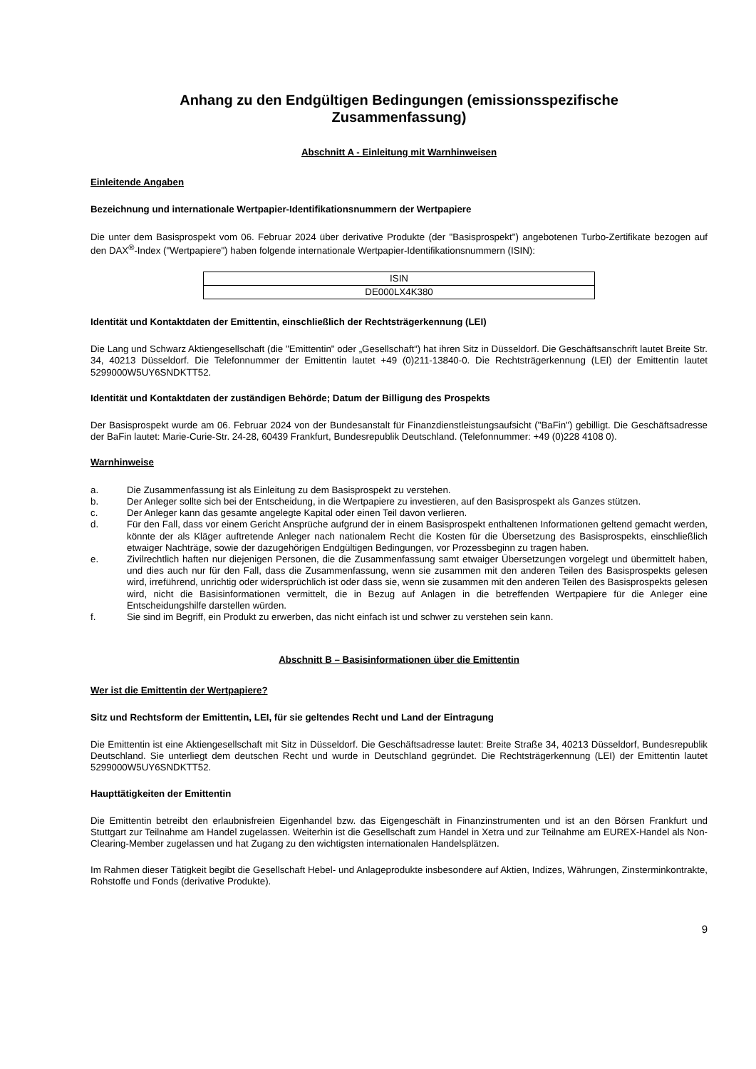Anhang zu den Endgültigen Bedingungen (emissionsspezifische
Zusammenfassung)
Abschnitt A - Einleitung mit Warnhinweisen
Einleitende Angaben
Bezeichnung und internationale Wertpapier-Identifikationsnummern der Wertpapiere
Die unter dem Basisprospekt vom 06. Februar 2024 über derivative Produkte (der "Basisprospekt") angebotenen Turbo-Zertifikate bezogen auf den DAX<sup>®</sup>-Index ("Wertpapiere") haben folgende internationale Wertpapier-Identifikationsnummern (ISIN):
| ISIN |
| --- |
| DE000LX4K380 |
Identität und Kontaktdaten der Emittentin, einschließlich der Rechtsträgerkennung (LEI)
Die Lang und Schwarz Aktiengesellschaft (die "Emittentin" oder „Gesellschaft“) hat ihren Sitz in Düsseldorf. Die Geschäftsanschrift lautet Breite Str. 34, 40213 Düsseldorf. Die Telefonnummer der Emittentin lautet +49 (0)211-13840-0. Die Rechtsträgerkennung (LEI) der Emittentin lautet 5299000W5UY6SNDKTT52.
Identität und Kontaktdaten der zuständigen Behörde; Datum der Billigung des Prospekts
Der Basisprospekt wurde am 06. Februar 2024 von der Bundesanstalt für Finanzdienstleistungsaufsicht ("BaFin") gebilligt. Die Geschäftsadresse der BaFin lautet: Marie-Curie-Str. 24-28, 60439 Frankfurt, Bundesrepublik Deutschland. (Telefonnummer: +49 (0)228 4108 0).
Warnhinweise
a. Die Zusammenfassung ist als Einleitung zu dem Basisprospekt zu verstehen.
b. Der Anleger sollte sich bei der Entscheidung, in die Wertpapiere zu investieren, auf den Basisprospekt als Ganzes stützen.
c. Der Anleger kann das gesamte angelegte Kapital oder einen Teil davon verlieren.
d. Für den Fall, dass vor einem Gericht Ansprüche aufgrund der in einem Basisprospekt enthaltenen Informationen geltend gemacht werden, könnte der als Kläger auftretende Anleger nach nationalem Recht die Kosten für die Übersetzung des Basisprospekts, einschließlich etwaiger Nachträge, sowie der dazugehörigen Endgültigen Bedingungen, vor Prozessbeginn zu tragen haben.
e. Zivilrechtlich haften nur diejenigen Personen, die die Zusammenfassung samt etwaiger Übersetzungen vorgelegt und übermittelt haben, und dies auch nur für den Fall, dass die Zusammenfassung, wenn sie zusammen mit den anderen Teilen des Basisprospekts gelesen wird, irreführend, unrichtig oder widersprüchlich ist oder dass sie, wenn sie zusammen mit den anderen Teilen des Basisprospekts gelesen wird, nicht die Basisinformationen vermittelt, die in Bezug auf Anlagen in die betreffenden Wertpapiere für die Anleger eine Entscheidungshilfe darstellen würden.
f. Sie sind im Begriff, ein Produkt zu erwerben, das nicht einfach ist und schwer zu verstehen sein kann.
Abschnitt B – Basisinformationen über die Emittentin
Wer ist die Emittentin der Wertpapiere?
Sitz und Rechtsform der Emittentin, LEI, für sie geltendes Recht und Land der Eintragung
Die Emittentin ist eine Aktiengesellschaft mit Sitz in Düsseldorf. Die Geschäftsadresse lautet: Breite Straße 34, 40213 Düsseldorf, Bundesrepublik Deutschland. Sie unterliegt dem deutschen Recht und wurde in Deutschland gegründet. Die Rechtsträgerkennung (LEI) der Emittentin lautet 5299000W5UY6SNDKTT52.
Haupttätigkeiten der Emittentin
Die Emittentin betreibt den erlaubnisfreien Eigenhandel bzw. das Eigengeschäft in Finanzinstrumenten und ist an den Börsen Frankfurt und Stuttgart zur Teilnahme am Handel zugelassen. Weiterhin ist die Gesellschaft zum Handel in Xetra und zur Teilnahme am EUREX-Handel als Non-Clearing-Member zugelassen und hat Zugang zu den wichtigsten internationalen Handelsplätzen.
Im Rahmen dieser Tätigkeit begibt die Gesellschaft Hebel- und Anlageprodukte insbesondere auf Aktien, Indizes, Währungen, Zinsterminkontrakte, Rohstoffe und Fonds (derivative Produkte).
9